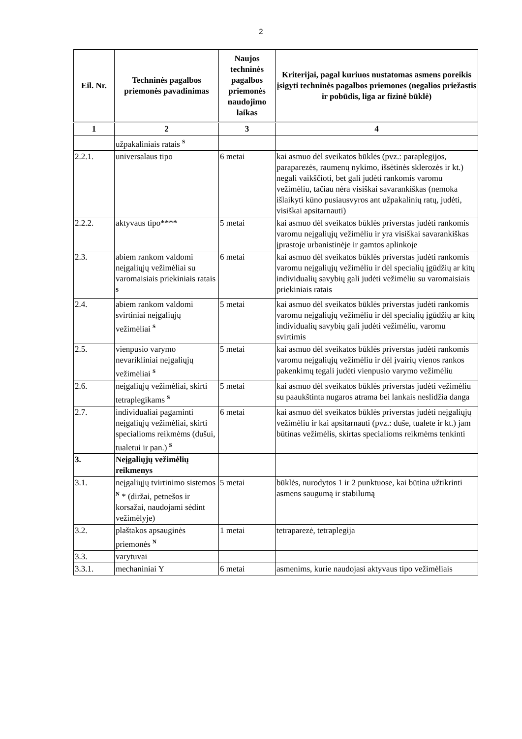2
| Eil. Nr. | Techninės pagalbos priemonės pavadinimas | Naujos techninės pagalbos priemonės naudojimo laikas | Kriterijai, pagal kuriuos nustatomas asmens poreikis įsigyti techninės pagalbos priemones (negalios priežastis ir pobūdis, liga ar fizinė būklė) |
| --- | --- | --- | --- |
| 1 | 2 | 3 | 4 |
| | užpakaliniais ratais <sup>S</sup> | | |
| 2.2.1. | universalaus tipo | 6 metai | kai asmuo dėl sveikatos būklės (pvz.: paraplegijos, paraparezės, raumenų nykimo, išsėtinės sklerozės ir kt.) negali vaikščioti, bet gali judėti rankomis varomu vežimėliu, tačiau nėra visiškai savarankiškas (nemoka išlaikyti kūno pusiausvyros ant užpakalinių ratų, judėti, visiškai apsitarnauti) |
| 2.2.2. | aktyvaus tipo**** | 5 metai | kai asmuo dėl sveikatos būklės priverstas judėti rankomis varomu neįgaliųjų vežimėliu ir yra visiškai savarankiškas įprastoje urbanistinėje ir gamtos aplinkoje |
| 2.3. | abiem rankom valdomi neįgaliųjų vežimėliai su varomaisiais priekiniais ratais <sup>S</sup> | 6 metai | kai asmuo dėl sveikatos būklės priverstas judėti rankomis varomu neįgaliųjų vežimėliu ir dėl specialių įgūdžių ar kitų individualių savybių gali judėti vežimėliu su varomaisiais priekiniais ratais |
| 2.4. | abiem rankom valdomi svirtiniai neįgaliųjų vežimėliai <sup>S</sup> | 5 metai | kai asmuo dėl sveikatos būklės priverstas judėti rankomis varomu neįgaliųjų vežimėliu ir dėl specialių įgūdžių ar kitų individualių savybių gali judėti vežimėliu, varomu svirtimis |
| 2.5. | vienpusio varymo nevarikliniai neįgaliųjų vežimėliai <sup>S</sup> | 5 metai | kai asmuo dėl sveikatos būklės priverstas judėti rankomis varomu neįgaliųjų vežimėliu ir dėl įvairių vienos rankos pakenkimų tegali judėti vienpusio varymo vežimėliu |
| 2.6. | neįgaliųjų vežimėliai, skirti tetraplegikams <sup>S</sup> | 5 metai | kai asmuo dėl sveikatos būklės priverstas judėti vežimėliu su paaukštinta nugaros atrama bei lankais neslidžia danga |
| 2.7. | individualiai pagaminti neįgaliųjų vežimėliai, skirti specialioms reikmėms (dušui, tualetui ir pan.) <sup>S</sup> | 6 metai | kai asmuo dėl sveikatos būklės priverstas judėti neįgaliųjų vežimėliu ir kai apsitarnauti (pvz.: duše, tualete ir kt.) jam būtinas vežimėlis, skirtas specialioms reikmėms tenkinti |
| 3. | Neįgaliųjų vežimėlių reikmenys | | |
| 3.1. | neįgaliųjų tvirtinimo sistemos <sup>N</sup> * (diržai, petnešos ir korsažai, naudojami sėdint vežimėlyje) | 5 metai | būklės, nurodytos 1 ir 2 punktuose, kai būtina užtikrinti asmens saugumą ir stabilumą |
| 3.2. | plaštakos apsauginės priemonės <sup>N</sup> | 1 metai | tetraparezė, tetraplegija |
| 3.3. | varytuvai | | |
| 3.3.1. | mechaniniai Y | 6 metai | asmenims, kurie naudojasi aktyvaus tipo vežimėliais |